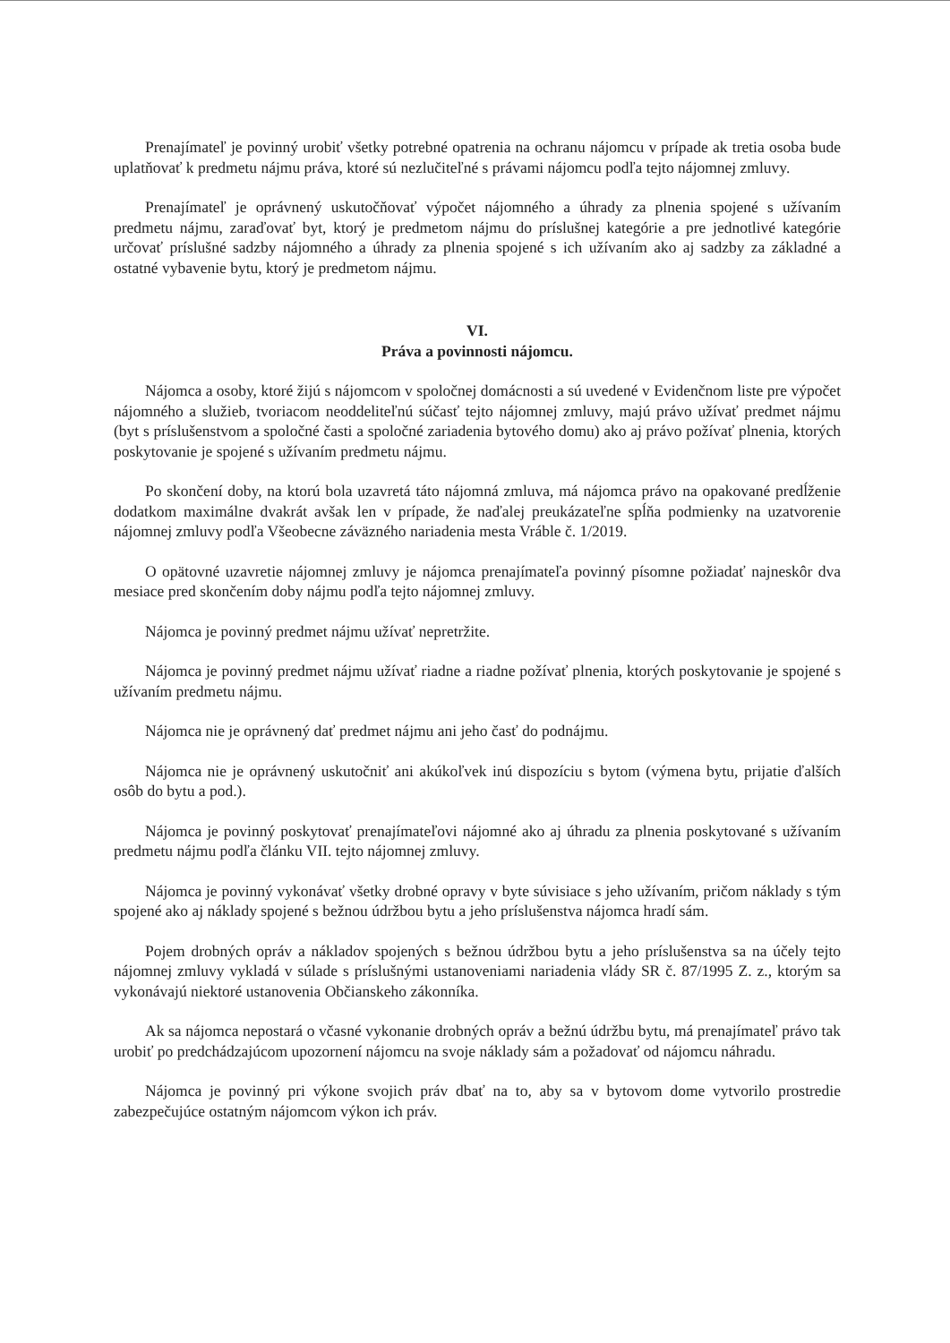Prenajímateľ je povinný urobiť všetky potrebné opatrenia na ochranu nájomcu v prípade ak tretia osoba bude uplatňovať k predmetu nájmu práva, ktoré sú nezlučiteľné s právami nájomcu podľa tejto nájomnej zmluvy.
Prenajímateľ je oprávnený uskutočňovať výpočet nájomného a úhrady za plnenia spojené s užívaním predmetu nájmu, zaraďovať byt, ktorý je predmetom nájmu do príslušnej kategórie a pre jednotlivé kategórie určovať príslušné sadzby nájomného a úhrady za plnenia spojené s ich užívaním ako aj sadzby za základné a ostatné vybavenie bytu, ktorý je predmetom nájmu.
VI.
Práva a povinnosti nájomcu.
Nájomca a osoby, ktoré žijú s nájomcom v spoločnej domácnosti a sú uvedené v Evidenčnom liste pre výpočet nájomného a služieb, tvoriacom neoddeliteľnú súčasť tejto nájomnej zmluvy, majú právo užívať predmet nájmu (byt s príslušenstvom a spoločné časti a spoločné zariadenia bytového domu) ako aj právo požívať plnenia, ktorých poskytovanie je spojené s užívaním predmetu nájmu.
Po skončení doby, na ktorú bola uzavretá táto nájomná zmluva, má nájomca právo na opakované predĺženie dodatkom maximálne dvakrát avšak len v prípade, že naďalej preukázateľne spĺňa podmienky na uzatvorenie nájomnej zmluvy podľa Všeobecne záväzného nariadenia mesta Vráble č. 1/2019.
O opätovné uzavretie nájomnej zmluvy je nájomca prenajímateľa povinný písomne požiadať najneskôr dva mesiace pred skončením doby nájmu podľa tejto nájomnej zmluvy.
Nájomca je povinný predmet nájmu užívať nepretržite.
Nájomca je povinný predmet nájmu užívať riadne a riadne požívať plnenia, ktorých poskytovanie je spojené s užívaním predmetu nájmu.
Nájomca nie je oprávnený dať predmet nájmu ani jeho časť do podnájmu.
Nájomca nie je oprávnený uskutočniť ani akúkoľvek inú dispozíciu s bytom (výmena bytu, prijatie ďalších osôb do bytu a pod.).
Nájomca je povinný poskytovať prenajímateľovi nájomné ako aj úhradu za plnenia poskytované s užívaním predmetu nájmu podľa článku VII. tejto nájomnej zmluvy.
Nájomca je povinný vykonávať všetky drobné opravy v byte súvisiace s jeho užívaním, pričom náklady s tým spojené ako aj náklady spojené s bežnou údržbou bytu a jeho príslušenstva nájomca hradí sám.
Pojem drobných opráv a nákladov spojených s bežnou údržbou bytu a jeho príslušenstva sa na účely tejto nájomnej zmluvy vykladá v súlade s príslušnými ustanoveniami nariadenia vlády SR č. 87/1995 Z. z., ktorým sa vykonávajú niektoré ustanovenia Občianskeho zákonníka.
Ak sa nájomca nepostará o včasné vykonanie drobných opráv a bežnú údržbu bytu, má prenajímateľ právo tak urobiť po predchádzajúcom upozornení nájomcu na svoje náklady sám a požadovať od nájomcu náhradu.
Nájomca je povinný pri výkone svojich práv dbať na to, aby sa v bytovom dome vytvorilo prostredie zabezpečujúce ostatným nájomcom výkon ich práv.